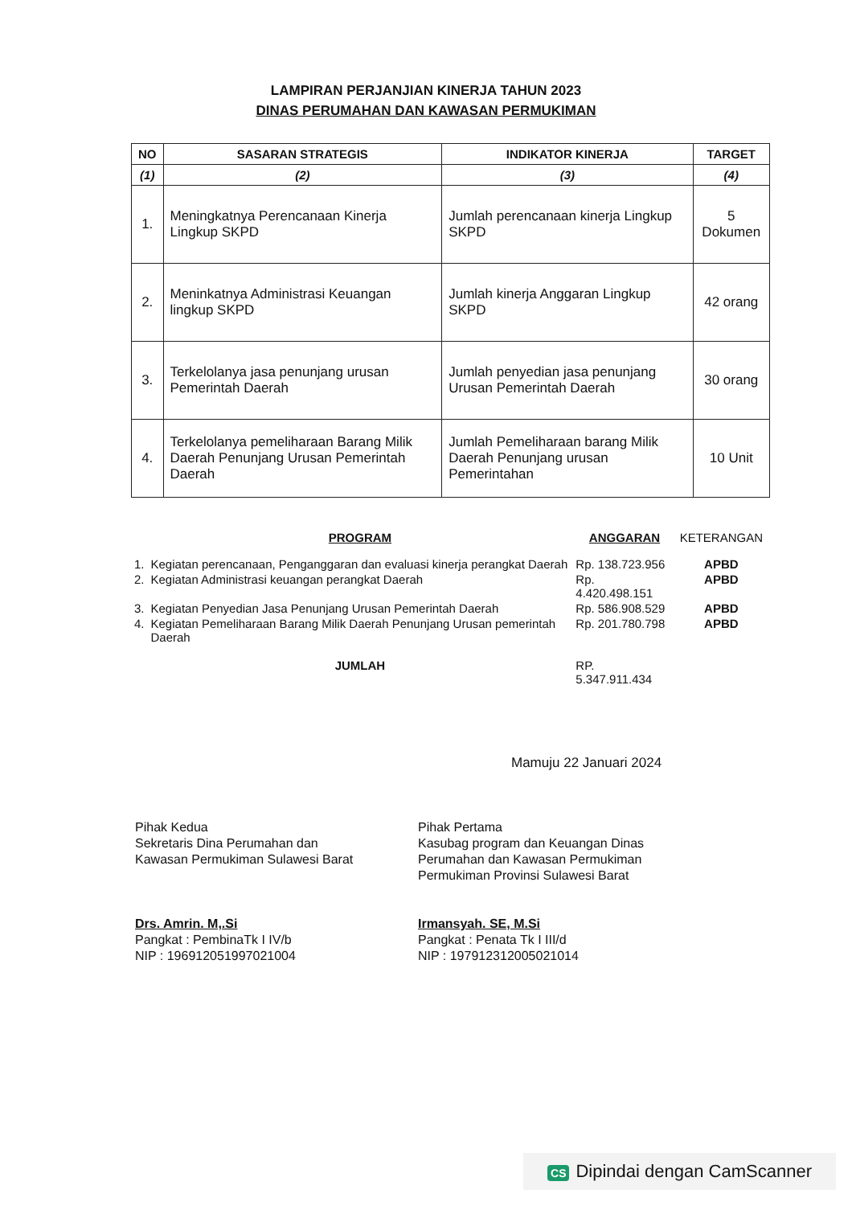LAMPIRAN PERJANJIAN KINERJA TAHUN 2023
DINAS PERUMAHAN DAN KAWASAN PERMUKIMAN
| NO | SASARAN STRATEGIS | INDIKATOR KINERJA | TARGET |
| --- | --- | --- | --- |
| (1) | (2) | (3) | (4) |
| 1. | Meningkatnya Perencanaan Kinerja Lingkup SKPD | Jumlah perencanaan kinerja Lingkup SKPD | 5 Dokumen |
| 2. | Meninkatnya Administrasi Keuangan lingkup SKPD | Jumlah kinerja Anggaran Lingkup SKPD | 42 orang |
| 3. | Terkelolanya jasa penunjang urusan Pemerintah Daerah | Jumlah penyedian jasa penunjang Urusan Pemerintah Daerah | 30 orang |
| 4. | Terkelolanya pemeliharaan Barang Milik Daerah Penunjang Urusan Pemerintah Daerah | Jumlah Pemeliharaan barang Milik Daerah Penunjang urusan Pemerintahan | 10 Unit |
| | PROGRAM | ANGGARAN | KETERANGAN |
| --- | --- | --- | --- |
| 1. | Kegiatan perencanaan, Penganggaran dan evaluasi kinerja perangkat Daerah | Rp. 138.723.956 | APBD |
| 2. | Kegiatan Administrasi keuangan perangkat Daerah | Rp. 4.420.498.151 | APBD |
| 3. | Kegiatan Penyedian Jasa Penunjang Urusan Pemerintah Daerah | Rp. 586.908.529 | APBD |
| 4. | Kegiatan Pemeliharaan Barang Milik Daerah Penunjang Urusan pemerintah Daerah | Rp. 201.780.798 | APBD |
| | JUMLAH | RP. 5.347.911.434 | |
Mamuju 22 Januari 2024
Pihak Kedua
Sekretaris Dina Perumahan dan
Kawasan Permukiman Sulawesi Barat
Drs. Amrin. M,.Si
Pangkat : PembinaTk I IV/b
NIP : 196912051997021004
Pihak Pertama
Kasubag program dan Keuangan Dinas
Perumahan dan Kawasan Permukiman
Permukiman Provinsi Sulawesi Barat
Irmansyah. SE, M.Si
Pangkat : Penata Tk I III/d
NIP : 197912312005021014
CS Dipindai dengan CamScanner